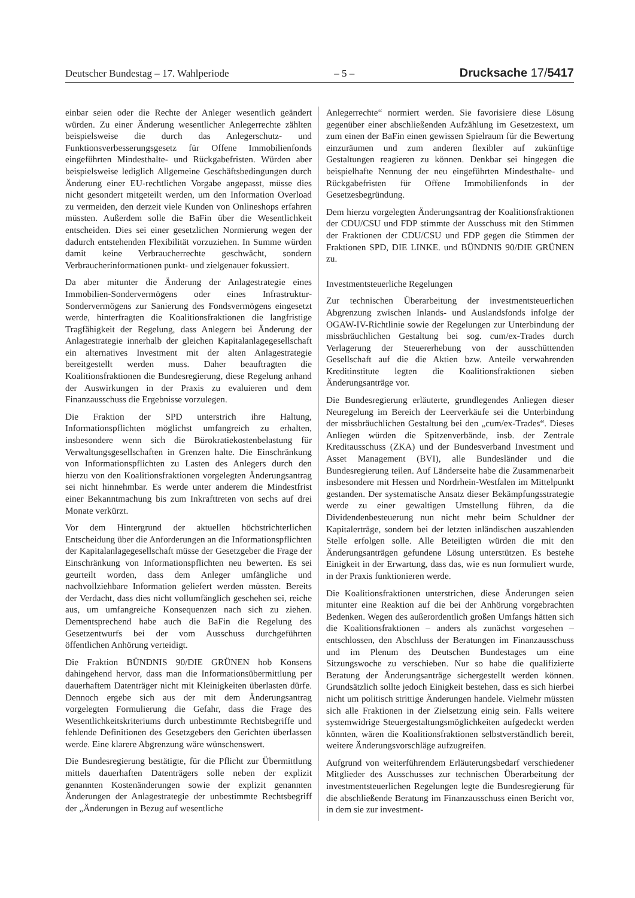Deutscher Bundestag – 17. Wahlperiode – 5 – Drucksache 17/5417
einbar seien oder die Rechte der Anleger wesentlich geändert würden. Zu einer Änderung wesentlicher Anlegerrechte zählten beispielsweise die durch das Anlegerschutz- und Funktionsverbesserungsgesetz für Offene Immobilienfonds eingeführten Mindesthalte- und Rückgabefristen. Würden aber beispielsweise lediglich Allgemeine Geschäftsbedingungen durch Änderung einer EU-rechtlichen Vorgabe angepasst, müsse dies nicht gesondert mitgeteilt werden, um den Information Overload zu vermeiden, den derzeit viele Kunden von Onlineshops erfahren müssten. Außerdem solle die BaFin über die Wesentlichkeit entscheiden. Dies sei einer gesetzlichen Normierung wegen der dadurch entstehenden Flexibilität vorzuziehen. In Summe würden damit keine Verbraucherrechte geschwächt, sondern Verbraucherinformationen punkt- und zielgenauer fokussiert.
Da aber mitunter die Änderung der Anlagestrategie eines Immobilien-Sondervermögens oder eines Infrastruktur-Sondervermögens zur Sanierung des Fondsvermögens eingesetzt werde, hinterfragten die Koalitionsfraktionen die langfristige Tragfähigkeit der Regelung, dass Anlegern bei Änderung der Anlagestrategie innerhalb der gleichen Kapitalanlagegesellschaft ein alternatives Investment mit der alten Anlagestrategie bereitgestellt werden muss. Daher beauftragten die Koalitionsfraktionen die Bundesregierung, diese Regelung anhand der Auswirkungen in der Praxis zu evaluieren und dem Finanzausschuss die Ergebnisse vorzulegen.
Die Fraktion der SPD unterstrich ihre Haltung, Informationspflichten möglichst umfangreich zu erhalten, insbesondere wenn sich die Bürokratiekostenbelastung für Verwaltungsgesellschaften in Grenzen halte. Die Einschränkung von Informationspflichten zu Lasten des Anlegers durch den hierzu von den Koalitionsfraktionen vorgelegten Änderungsantrag sei nicht hinnehmbar. Es werde unter anderem die Mindestfrist einer Bekanntmachung bis zum Inkrafttreten von sechs auf drei Monate verkürzt.
Vor dem Hintergrund der aktuellen höchstrichterlichen Entscheidung über die Anforderungen an die Informationspflichten der Kapitalanlagegesellschaft müsse der Gesetzgeber die Frage der Einschränkung von Informationspflichten neu bewerten. Es sei geurteilt worden, dass dem Anleger umfängliche und nachvollziehbare Information geliefert werden müssten. Bereits der Verdacht, dass dies nicht vollumfänglich geschehen sei, reiche aus, um umfangreiche Konsequenzen nach sich zu ziehen. Dementsprechend habe auch die BaFin die Regelung des Gesetzentwurfs bei der vom Ausschuss durchgeführten öffentlichen Anhörung verteidigt.
Die Fraktion BÜNDNIS 90/DIE GRÜNEN hob Konsens dahingehend hervor, dass man die Informationsübermittlung per dauerhaftem Datenträger nicht mit Kleinigkeiten überlasten dürfe. Dennoch ergebe sich aus der mit dem Änderungsantrag vorgelegten Formulierung die Gefahr, dass die Frage des Wesentlichkeitskriteriums durch unbestimmte Rechtsbegriffe und fehlende Definitionen des Gesetzgebers den Gerichten überlassen werde. Eine klarere Abgrenzung wäre wünschenswert.
Die Bundesregierung bestätigte, für die Pflicht zur Übermittlung mittels dauerhaften Datenträgers solle neben der explizit genannten Kostenänderungen sowie der explizit genannten Änderungen der Anlagestrategie der unbestimmte Rechtsbegriff der „Änderungen in Bezug auf wesentliche
Anlegerrechte“ normiert werden. Sie favorisiere diese Lösung gegenüber einer abschließenden Aufzählung im Gesetzestext, um zum einen der BaFin einen gewissen Spielraum für die Bewertung einzuräumen und zum anderen flexibler auf zukünftige Gestaltungen reagieren zu können. Denkbar sei hingegen die beispielhafte Nennung der neu eingeführten Mindesthalte- und Rückgabefristen für Offene Immobilienfonds in der Gesetzesbegründung.
Dem hierzu vorgelegten Änderungsantrag der Koalitionsfraktionen der CDU/CSU und FDP stimmte der Ausschuss mit den Stimmen der Fraktionen der CDU/CSU und FDP gegen die Stimmen der Fraktionen SPD, DIE LINKE. und BÜNDNIS 90/DIE GRÜNEN zu.
Investmentsteuerliche Regelungen
Zur technischen Überarbeitung der investmentsteuerlichen Abgrenzung zwischen Inlands- und Auslandsfonds infolge der OGAW-IV-Richtlinie sowie der Regelungen zur Unterbindung der missbräuchlichen Gestaltung bei sog. cum/ex-Trades durch Verlagerung der Steuererhebung von der ausschüttenden Gesellschaft auf die die Aktien bzw. Anteile verwahrenden Kreditinstitute legten die Koalitionsfraktionen sieben Änderungsanträge vor.
Die Bundesregierung erläuterte, grundlegendes Anliegen dieser Neuregelung im Bereich der Leerverkäufe sei die Unterbindung der missbräuchlichen Gestaltung bei den „cum/ex-Trades“. Dieses Anliegen würden die Spitzenverbände, insb. der Zentrale Kreditausschuss (ZKA) und der Bundesverband Investment und Asset Management (BVI), alle Bundesländer und die Bundesregierung teilen. Auf Länderseite habe die Zusammenarbeit insbesondere mit Hessen und Nordrhein-Westfalen im Mittelpunkt gestanden. Der systematische Ansatz dieser Bekämpfungsstrategie werde zu einer gewaltigen Umstellung führen, da die Dividendenbesteuerung nun nicht mehr beim Schuldner der Kapitalerträge, sondern bei der letzten inländischen auszahlenden Stelle erfolgen solle. Alle Beteiligten würden die mit den Änderungsanträgen gefundene Lösung unterstützen. Es bestehe Einigkeit in der Erwartung, dass das, wie es nun formuliert wurde, in der Praxis funktionieren werde.
Die Koalitionsfraktionen unterstrichen, diese Änderungen seien mitunter eine Reaktion auf die bei der Anhörung vorgebrachten Bedenken. Wegen des außerordentlich großen Umfangs hätten sich die Koalitionsfraktionen – anders als zunächst vorgesehen – entschlossen, den Abschluss der Beratungen im Finanzausschuss und im Plenum des Deutschen Bundestages um eine Sitzungswoche zu verschieben. Nur so habe die qualifizierte Beratung der Änderungsanträge sichergestellt werden können. Grundsätzlich sollte jedoch Einigkeit bestehen, dass es sich hierbei nicht um politisch strittige Änderungen handele. Vielmehr müssten sich alle Fraktionen in der Zielsetzung einig sein. Falls weitere systemwidrige Steuergestaltungsmöglichkeiten aufgedeckt werden könnten, wären die Koalitionsfraktionen selbstverständlich bereit, weitere Änderungsvorschläge aufzugreifen.
Aufgrund von weiterführendem Erläuterungsbedarf verschiedener Mitglieder des Ausschusses zur technischen Überarbeitung der investmentsteuerlichen Regelungen legte die Bundesregierung für die abschließende Beratung im Finanzausschuss einen Bericht vor, in dem sie zur investment-